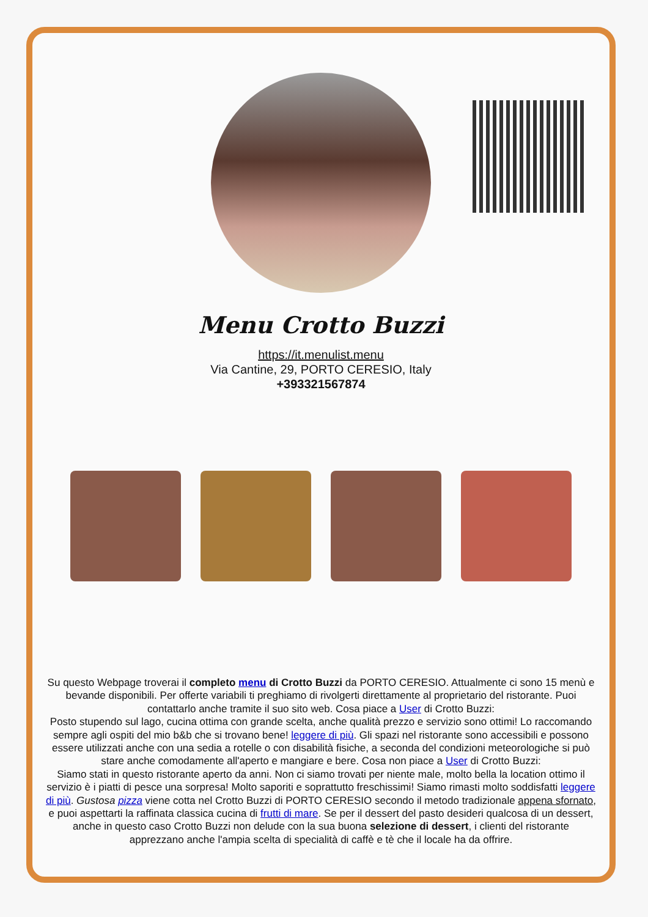Menu Crotto Buzzi
https://it.menulist.menu
Via Cantine, 29, PORTO CERESIO, Italy
+393321567874
Su questo Webpage troverai il completo menu di Crotto Buzzi da PORTO CERESIO. Attualmente ci sono 15 menù e bevande disponibili. Per offerte variabili ti preghiamo di rivolgerti direttamente al proprietario del ristorante. Puoi contattarlo anche tramite il suo sito web. Cosa piace a User di Crotto Buzzi:
Posto stupendo sul lago, cucina ottima con grande scelta, anche qualità prezzo e servizio sono ottimi! Lo raccomando sempre agli ospiti del mio b&b che si trovano bene! leggere di più. Gli spazi nel ristorante sono accessibili e possono essere utilizzati anche con una sedia a rotelle o con disabilità fisiche, a seconda del condizioni meteorologiche si può stare anche comodamente all'aperto e mangiare e bere. Cosa non piace a User di Crotto Buzzi:
Siamo stati in questo ristorante aperto da anni. Non ci siamo trovati per niente male, molto bella la location ottimo il servizio è i piatti di pesce una sorpresa! Molto saporiti e soprattutto freschissimi! Siamo rimasti molto soddisfatti leggere di più. Gustosa pizza viene cotta nel Crotto Buzzi di PORTO CERESIO secondo il metodo tradizionale appena sfornato, e puoi aspettarti la raffinata classica cucina di frutti di mare. Se per il dessert del pasto desideri qualcosa di un dessert, anche in questo caso Crotto Buzzi non delude con la sua buona selezione di dessert, i clienti del ristorante apprezzano anche l'ampia scelta di specialità di caffè e tè che il locale ha da offrire.